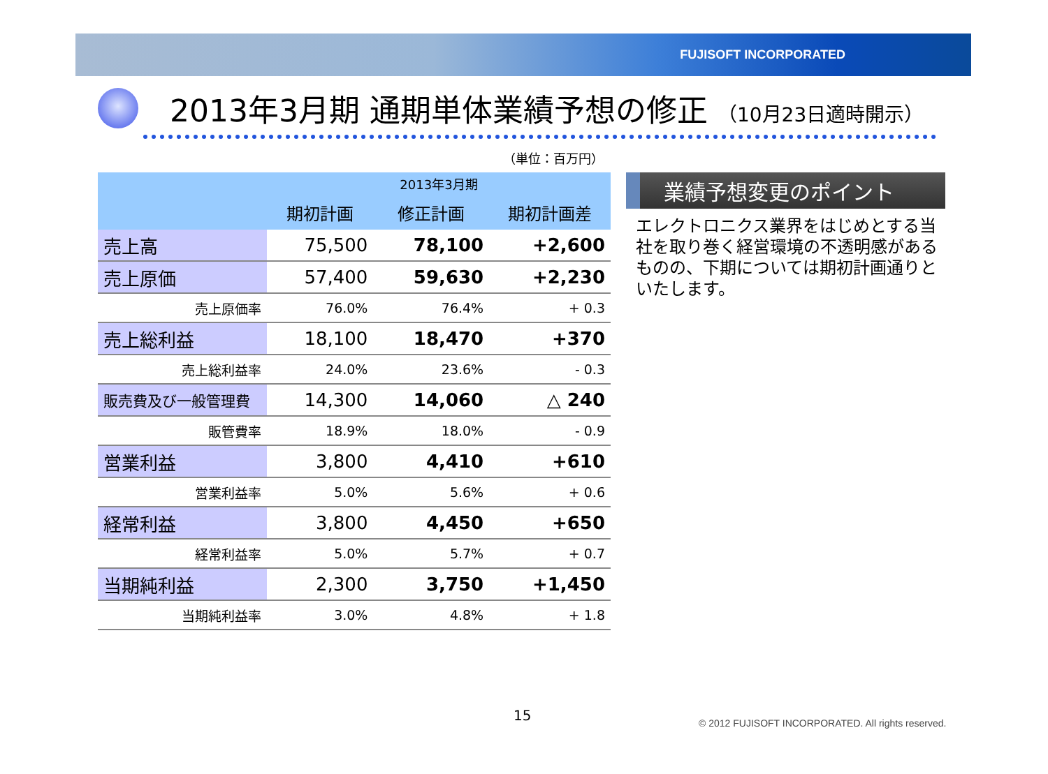FUJISOFT INCORPORATED
2013年3月期 通期単体業績予想の修正 （10月23日適時開示）
（単位：百万円）
| | 2013年3月期 | | |
| --- | --- | --- | --- |
| | 期初計画 | 修正計画 | 期初計画差 |
| 売上高 | 75,500 | 78,100 | +2,600 |
| 売上原価 | 57,400 | 59,630 | +2,230 |
| 売上原価率 | 76.0% | 76.4% | + 0.3 |
| 売上総利益 | 18,100 | 18,470 | +370 |
| 売上総利益率 | 24.0% | 23.6% | - 0.3 |
| 販売費及び一般管理費 | 14,300 | 14,060 | △ 240 |
| 販管費率 | 18.9% | 18.0% | - 0.9 |
| 営業利益 | 3,800 | 4,410 | +610 |
| 営業利益率 | 5.0% | 5.6% | + 0.6 |
| 経常利益 | 3,800 | 4,450 | +650 |
| 経常利益率 | 5.0% | 5.7% | + 0.7 |
| 当期純利益 | 2,300 | 3,750 | +1,450 |
| 当期純利益率 | 3.0% | 4.8% | + 1.8 |
業績予想変更のポイント
エレクトロニクス業界をはじめとする当社を取り巻く経営環境の不透明感があるものの、下期については期初計画通りといたします。
15
© 2012 FUJISOFT INCORPORATED. All rights reserved.